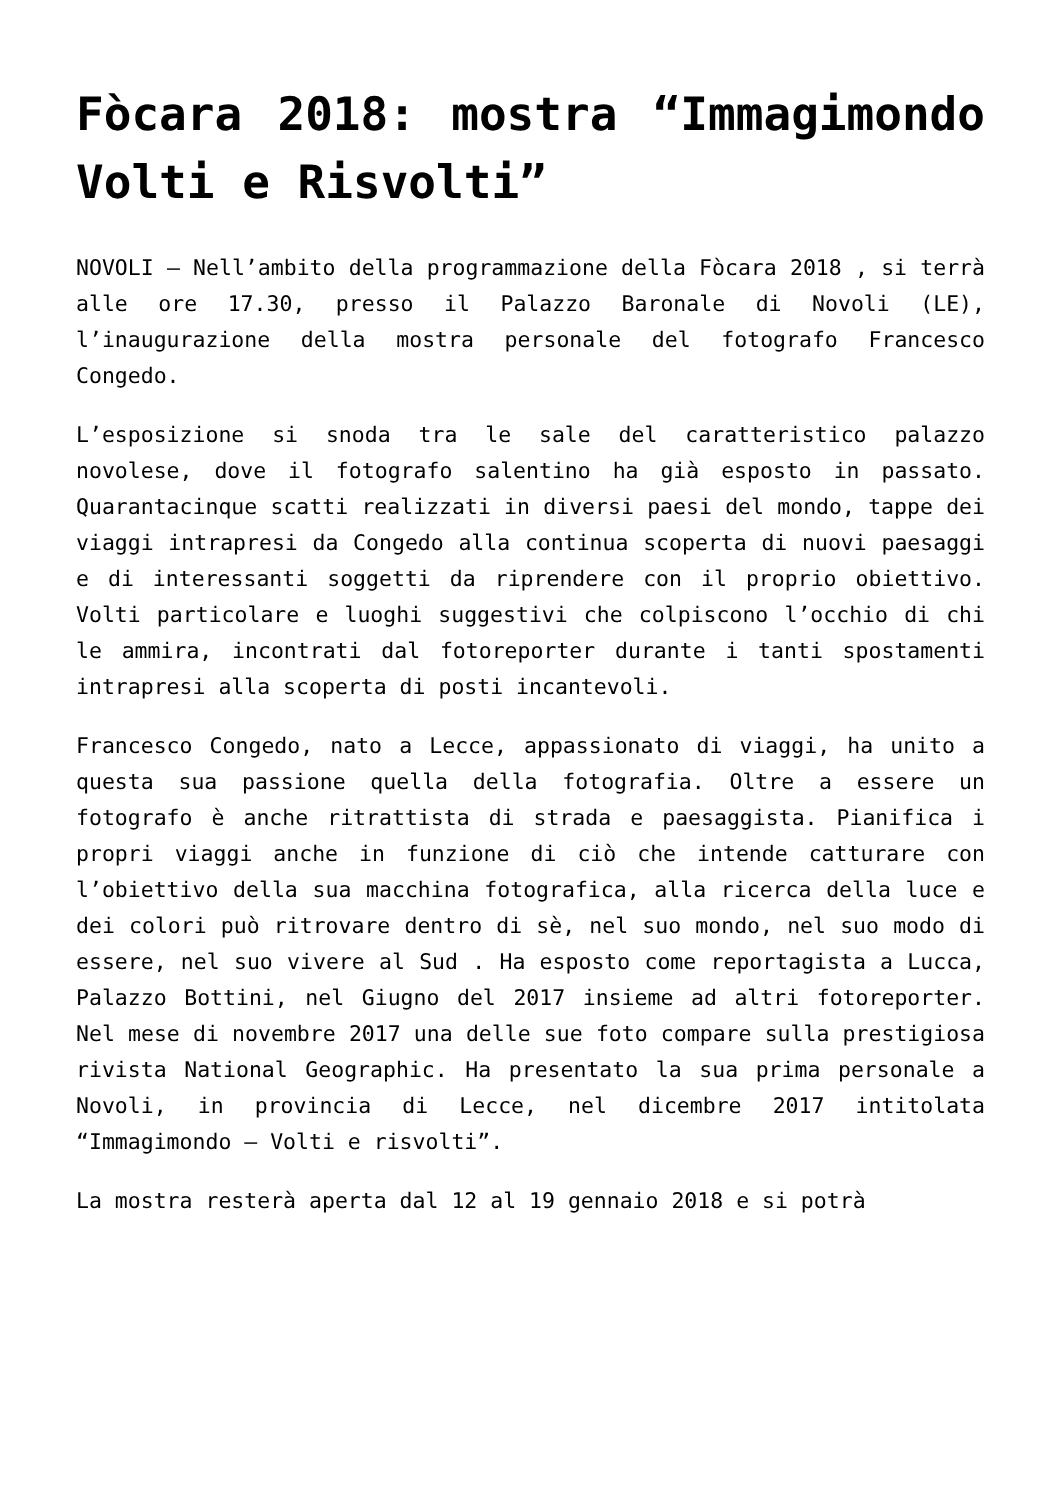Fòcara 2018: mostra “Immagimondo Volti e Risvolti”
NOVOLI – Nell’ambito della programmazione della Fòcara 2018 , si terrà alle ore 17.30, presso il Palazzo Baronale di Novoli (LE), l’inaugurazione della mostra personale del fotografo Francesco Congedo.
L’esposizione si snoda tra le sale del caratteristico palazzo novolese, dove il fotografo salentino ha già esposto in passato. Quarantacinque scatti realizzati in diversi paesi del mondo, tappe dei viaggi intrapresi da Congedo alla continua scoperta di nuovi paesaggi e di interessanti soggetti da riprendere con il proprio obiettivo. Volti particolare e luoghi suggestivi che colpiscono l’occhio di chi le ammira, incontrati dal fotoreporter durante i tanti spostamenti intrapresi alla scoperta di posti incantevoli.
Francesco Congedo, nato a Lecce, appassionato di viaggi, ha unito a questa sua passione quella della fotografia. Oltre a essere un fotografo è anche ritrattista di strada e paesaggista. Pianifica i propri viaggi anche in funzione di ciò che intende catturare con l’obiettivo della sua macchina fotografica, alla ricerca della luce e dei colori può ritrovare dentro di sè, nel suo mondo, nel suo modo di essere, nel suo vivere al Sud . Ha esposto come reportagista a Lucca, Palazzo Bottini, nel Giugno del 2017 insieme ad altri fotoreporter. Nel mese di novembre 2017 una delle sue foto compare sulla prestigiosa rivista National Geographic. Ha presentato la sua prima personale a Novoli, in provincia di Lecce, nel dicembre 2017 intitolata “Immagimondo – Volti e risvolti”.
La mostra resterà aperta dal 12 al 19 gennaio 2018 e si potrà